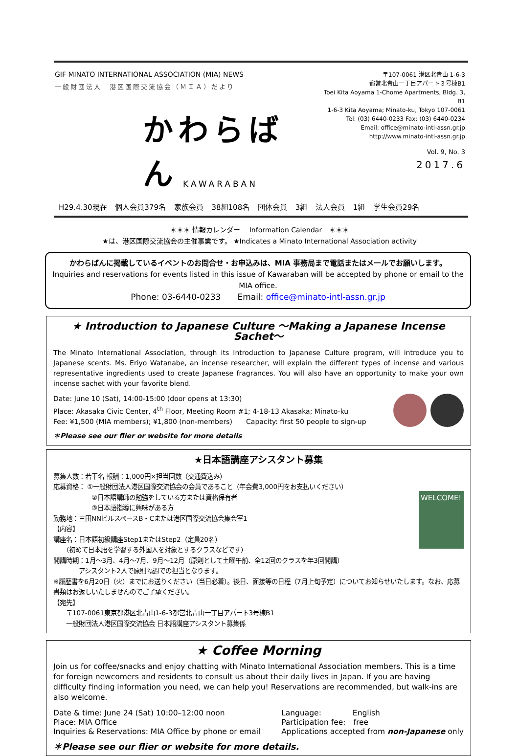GIF MINATO INTERNATIONAL ASSOCIATION (MIA) NEWS
一般財団法人　港区国際交流協会（ＭＩＡ）だより
かわらばん
〒107-0061 港区北青山 1-6-3
都営北青山一丁目アパート３号棟B1
Toei Kita Aoyama 1-Chome Apartments, Bldg. 3, B1
1-6-3 Kita Aoyama; Minato-ku, Tokyo 107-0061
Tel: (03) 6440-0233 Fax: (03) 6440-0234
Email: office@minato-intl-assn.gr.jp
http://www.minato-intl-assn.gr.jp
Vol. 9, No. 3
2017.6
KAWARABAN
H29.4.30現在 個人会員379名 家族会員 38組108名 団体会員 3組 法人会員 1組 学生会員29名
＊＊＊ 情報カレンダー　 Information Calendar　＊＊＊
★は、港区国際交流協会の主催事業です。 ★Indicates a Minato International Association activity
かわらばんに掲載しているイベントのお問合せ・お申込みは、MIA 事務局まで電話またはメールでお願いします。
Inquiries and reservations for events listed in this issue of Kawaraban will be accepted by phone or email to the MIA office.
Phone: 03-6440-0233　　Email: office@minato-intl-assn.gr.jp
★ Introduction to Japanese Culture ～Making a Japanese Incense Sachet～
The Minato International Association, through its Introduction to Japanese Culture program, will introduce you to Japanese scents. Ms. Eriyo Watanabe, an incense researcher, will explain the different types of incense and various representative ingredients used to create Japanese fragrances. You will also have an opportunity to make your own incense sachet with your favorite blend.
Date: June 10 (Sat), 14:00‐15:00 (door opens at 13:30)
Place: Akasaka Civic Center, 4<sup>th</sup> Floor, Meeting Room #1; 4-18-13 Akasaka; Minato-ku
Fee: ¥1,500 (MIA members); ¥1,800 (non-members)　　Capacity: first 50 people to sign-up
＊Please see our flier or website for more details
★日本語講座アシスタント募集
募集人数：若干名 報酬：1,000円×担当回数（交通費込み）
応募資格： ①一般財団法人港区国際交流協会の会員であること（年会費3,000円をお支払いください）
　　　　　　②日本語講師の勉強をしている方または資格保有者
　　　　　　③日本語指導に興味がある方
勤務地：三田NNビルスペースB・Cまたは港区国際交流協会集会室1
【内容】
講座名：日本語初級講座Step1またはStep2（定員20名）
　　（初めて日本語を学習する外国人を対象とするクラスなどです）
開講時期：1月～3月、4月～7月、9月～12月（原則として土曜午前、全12回のクラスを年3回開講）
　　　　アシスタント2人で原則隔週での担当となります。
WELCOME!
※履歴書を6月20日（火）までにお送りください（当日必着）。後日、面接等の日程（7月上旬予定）についてお知らせいたします。なお、応募書類はお返しいたしませんのでご了承ください。
【宛先】
　　〒107-0061東京都港区北青山1-6-3都営北青山一丁目アパート3号棟B1
　　一般財団法人港区国際交流協会 日本語講座アシスタント募集係
★ Coffee Morning
Join us for coffee/snacks and enjoy chatting with Minato International Association members. This is a time for foreign newcomers and residents to consult us about their daily lives in Japan. If you are having difficulty finding information you need, we can help you! Reservations are recommended, but walk-ins are also welcome.
Date & time: June 24 (Sat) 10:00–12:00 noon
Place: MIA Office
Inquiries & Reservations: MIA Office by phone or email
Language:　　　　English
Participation fee:　free
Applications accepted from non-Japanese only
＊Please see our flier or website for more details.